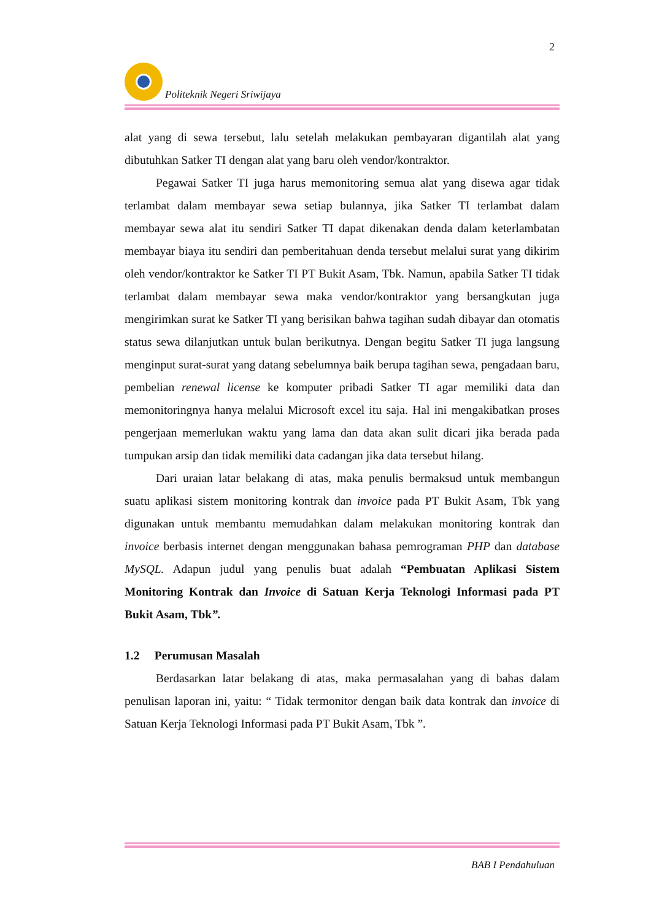2
Politeknik Negeri Sriwijaya
alat yang di sewa tersebut, lalu setelah melakukan pembayaran digantilah alat yang dibutuhkan Satker TI dengan alat yang baru oleh vendor/kontraktor.
Pegawai Satker TI juga harus memonitoring semua alat yang disewa agar tidak terlambat dalam membayar sewa setiap bulannya, jika Satker TI terlambat dalam membayar sewa alat itu sendiri Satker TI dapat dikenakan denda dalam keterlambatan membayar biaya itu sendiri dan pemberitahuan denda tersebut melalui surat yang dikirim oleh vendor/kontraktor ke Satker TI PT Bukit Asam, Tbk. Namun, apabila Satker TI tidak terlambat dalam membayar sewa maka vendor/kontraktor yang bersangkutan juga mengirimkan surat ke Satker TI yang berisikan bahwa tagihan sudah dibayar dan otomatis status sewa dilanjutkan untuk bulan berikutnya. Dengan begitu Satker TI juga langsung menginput surat-surat yang datang sebelumnya baik berupa tagihan sewa, pengadaan baru, pembelian renewal license ke komputer pribadi Satker TI agar memiliki data dan memonitoringnya hanya melalui Microsoft excel itu saja. Hal ini mengakibatkan proses pengerjaan memerlukan waktu yang lama dan data akan sulit dicari jika berada pada tumpukan arsip dan tidak memiliki data cadangan jika data tersebut hilang.
Dari uraian latar belakang di atas, maka penulis bermaksud untuk membangun suatu aplikasi sistem monitoring kontrak dan invoice pada PT Bukit Asam, Tbk yang digunakan untuk membantu memudahkan dalam melakukan monitoring kontrak dan invoice berbasis internet dengan menggunakan bahasa pemrograman PHP dan database MySQL. Adapun judul yang penulis buat adalah “Pembuatan Aplikasi Sistem Monitoring Kontrak dan Invoice di Satuan Kerja Teknologi Informasi pada PT Bukit Asam, Tbk”.
1.2 Perumusan Masalah
Berdasarkan latar belakang di atas, maka permasalahan yang di bahas dalam penulisan laporan ini, yaitu: “ Tidak termonitor dengan baik data kontrak dan invoice di Satuan Kerja Teknologi Informasi pada PT Bukit Asam, Tbk ”.
BAB I Pendahuluan